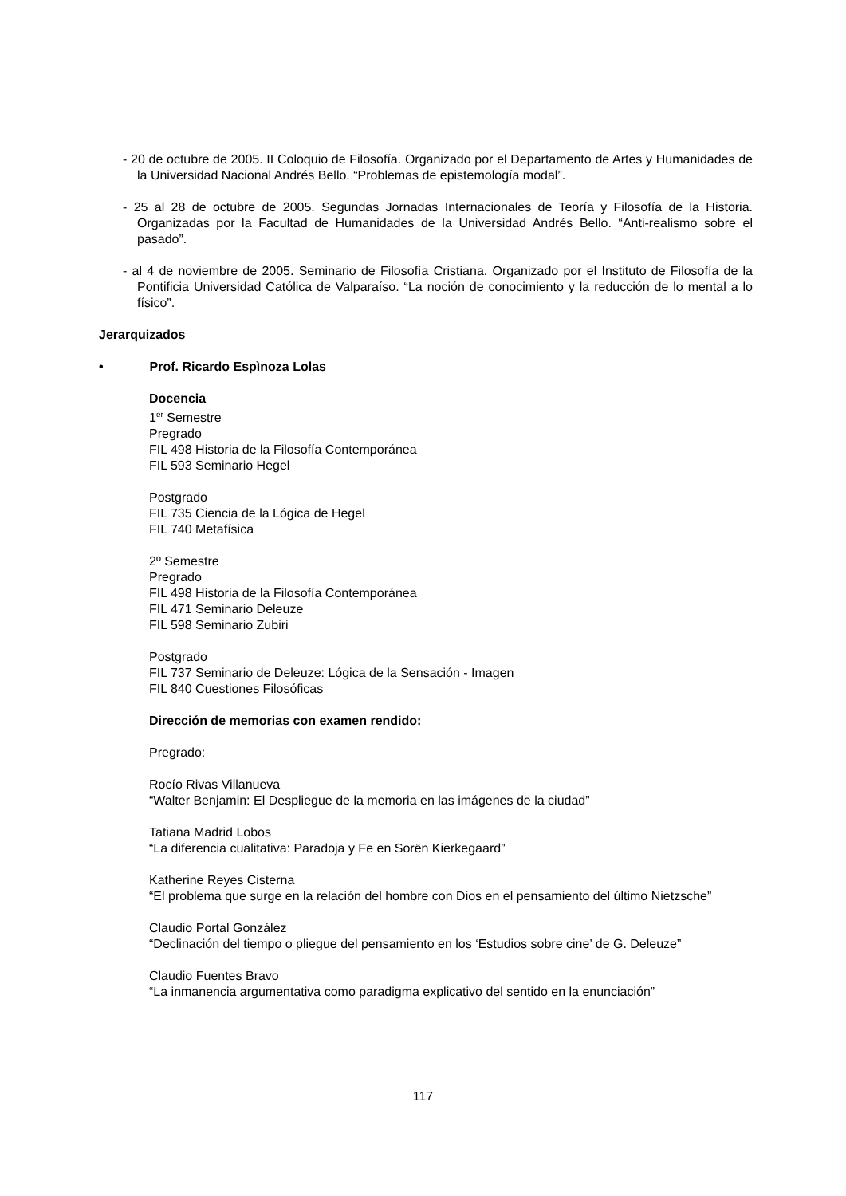- 20 de octubre de 2005. II Coloquio de Filosofía. Organizado por el Departamento de Artes y Humanidades de la Universidad Nacional Andrés Bello. “Problemas de epistemología modal”.
- 25 al 28 de octubre de 2005. Segundas Jornadas Internacionales de Teoría y Filosofía de la Historia. Organizadas por la Facultad de Humanidades de la Universidad Andrés Bello. “Anti-realismo sobre el pasado”.
- al 4 de noviembre de 2005. Seminario de Filosofía Cristiana. Organizado por el Instituto de Filosofía de la Pontificia Universidad Católica de Valparaíso. “La noción de conocimiento y la reducción de lo mental a lo físico”.
Jerarquizados
• Prof. Ricardo Espìnoza Lolas
Docencia
1<sup>er</sup> Semestre
Pregrado
FIL 498 Historia de la Filosofía Contemporánea
FIL 593 Seminario Hegel
Postgrado
FIL 735 Ciencia de la Lógica de Hegel
FIL 740 Metafísica
2º Semestre
Pregrado
FIL 498 Historia de la Filosofía Contemporánea
FIL 471 Seminario Deleuze
FIL 598 Seminario Zubiri
Postgrado
FIL 737 Seminario de Deleuze: Lógica de la Sensación - Imagen
FIL 840 Cuestiones Filosóficas
Dirección de memorias con examen rendido:
Pregrado:
Rocío Rivas Villanueva
“Walter Benjamin: El Despliegue de la memoria en las imágenes de la ciudad”
Tatiana Madrid Lobos
“La diferencia cualitativa: Paradoja y Fe en Sorën Kierkegaard”
Katherine Reyes Cisterna
“El problema que surge en la relación del hombre con Dios en el pensamiento del último Nietzsche”
Claudio Portal González
“Declinación del tiempo o pliegue del pensamiento en los ‘Estudios sobre cine’ de G. Deleuze”
Claudio Fuentes Bravo
“La inmanencia argumentativa como paradigma explicativo del sentido en la enunciación”
117